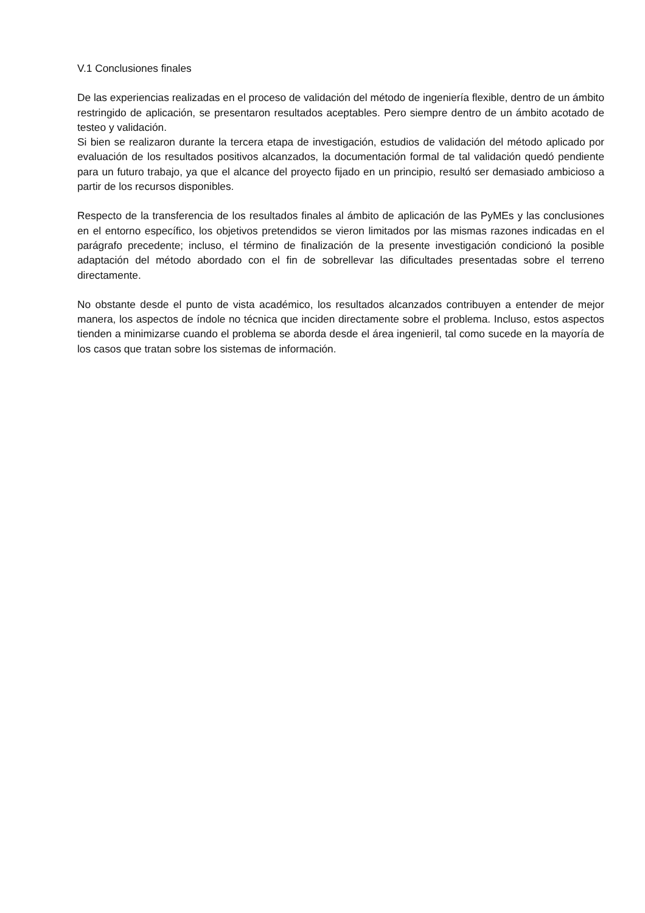V.1 Conclusiones finales
De las experiencias realizadas en el proceso de validación del método de ingeniería flexible, dentro de un ámbito restringido de aplicación, se presentaron resultados aceptables. Pero siempre dentro de un ámbito acotado de testeo y validación.
Si bien se realizaron durante la tercera etapa de investigación, estudios de validación del método aplicado por evaluación de los resultados positivos alcanzados, la documentación formal de tal validación quedó pendiente para un futuro trabajo, ya que el alcance del proyecto fijado en un principio, resultó ser demasiado ambicioso a partir de los recursos disponibles.
Respecto de la transferencia de los resultados finales al ámbito de aplicación de las PyMEs y las conclusiones en el entorno específico, los objetivos pretendidos se vieron limitados por las mismas razones indicadas en el parágrafo precedente; incluso, el término de finalización de la presente investigación condicionó la posible adaptación del método abordado con el fin de sobrellevar las dificultades presentadas sobre el terreno directamente.
No obstante desde el punto de vista académico, los resultados alcanzados contribuyen a entender de mejor manera, los aspectos de índole no técnica que inciden directamente sobre el problema. Incluso, estos aspectos tienden a minimizarse cuando el problema se aborda desde el área ingenieril, tal como sucede en la mayoría de los casos que tratan sobre los sistemas de información.